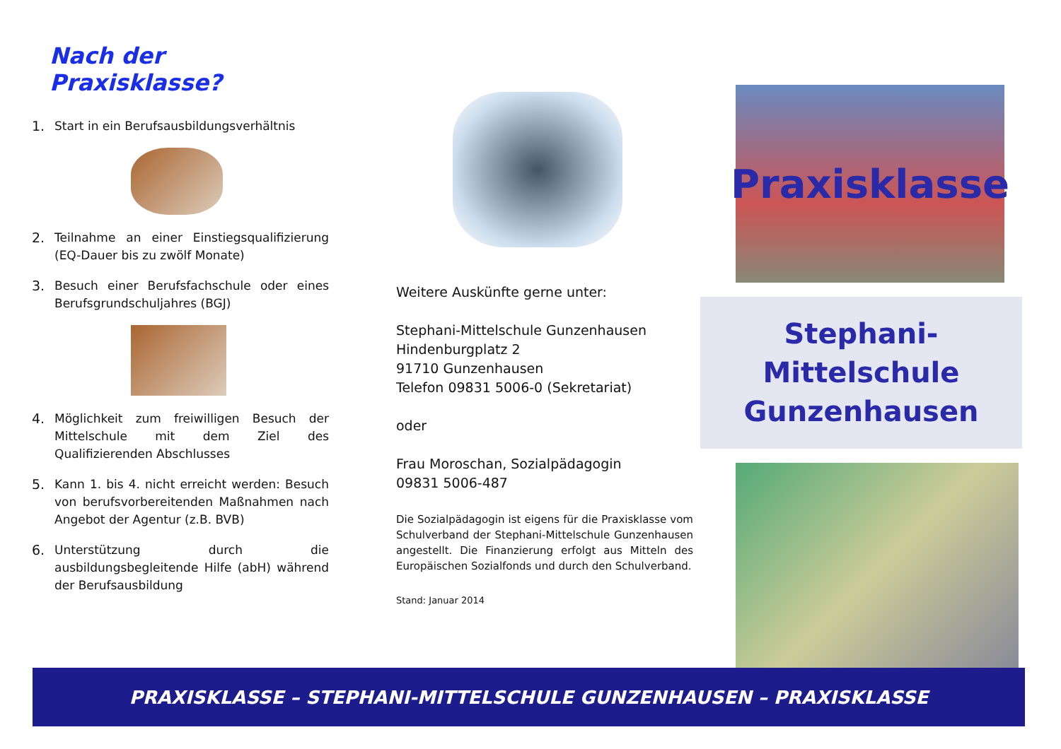Nach der Praxisklasse?
1. Start in ein Berufsausbildungsverhältnis
2. Teilnahme an einer Einstiegsqualifizierung (EQ-Dauer bis zu zwölf Monate)
3. Besuch einer Berufsfachschule oder eines Berufsgrundschuljahres (BGJ)
4. Möglichkeit zum freiwilligen Besuch der Mittelschule mit dem Ziel des Qualifizierenden Abschlusses
5. Kann 1. bis 4. nicht erreicht werden: Besuch von berufsvorbereitenden Maßnahmen nach Angebot der Agentur (z.B. BVB)
6. Unterstützung durch die ausbildungsbegleitende Hilfe (abH) während der Berufsausbildung
Weitere Auskünfte gerne unter:
Stephani-Mittelschule Gunzenhausen
Hindenburgplatz 2
91710 Gunzenhausen
Telefon 09831 5006-0 (Sekretariat)
oder
Frau Moroschan, Sozialpädagogin
09831 5006-487
Die Sozialpädagogin ist eigens für die Praxisklasse vom Schulverband der Stephani-Mittelschule Gunzenhausen angestellt. Die Finanzierung erfolgt aus Mitteln des Europäischen Sozialfonds und durch den Schulverband.
Stand: Januar 2014
Praxisklasse
Stephani-Mittelschule
Gunzenhausen
PRAXISKLASSE – STEPHANI-MITTELSCHULE GUNZENHAUSEN – PRAXISKLASSE